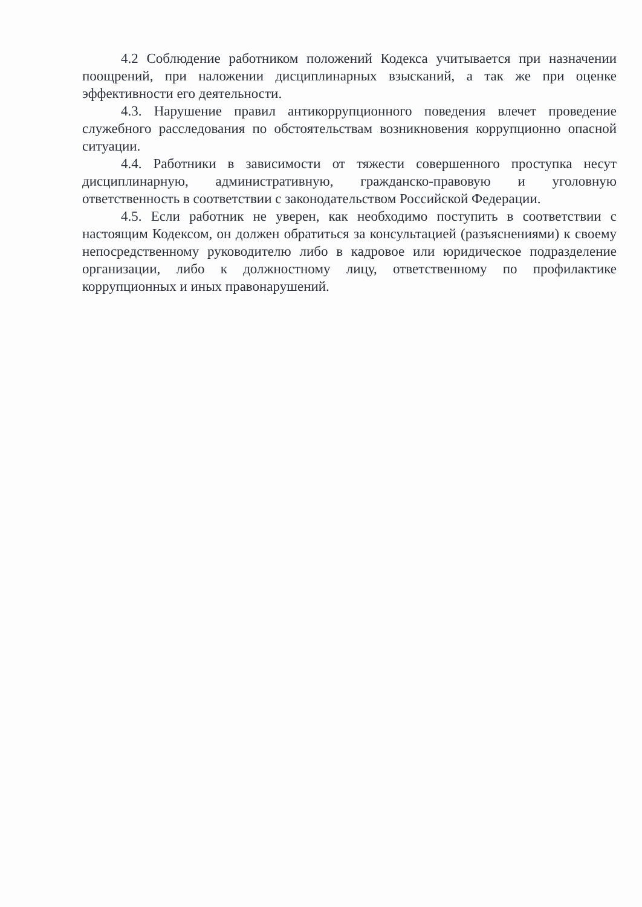4.2 Соблюдение работником положений Кодекса учитывается при назначении поощрений, при наложении дисциплинарных взысканий, а так же при оценке эффективности его деятельности.
4.3. Нарушение правил антикоррупционного поведения влечет проведение служебного расследования по обстоятельствам возникновения коррупционно опасной ситуации.
4.4. Работники в зависимости от тяжести совершенного проступка несут дисциплинарную, административную, гражданско-правовую и уголовную ответственность в соответствии с законодательством Российской Федерации.
4.5. Если работник не уверен, как необходимо поступить в соответствии с настоящим Кодексом, он должен обратиться за консультацией (разъяснениями) к своему непосредственному руководителю либо в кадровое или юридическое подразделение организации, либо к должностному лицу, ответственному по профилактике коррупционных и иных правонарушений.